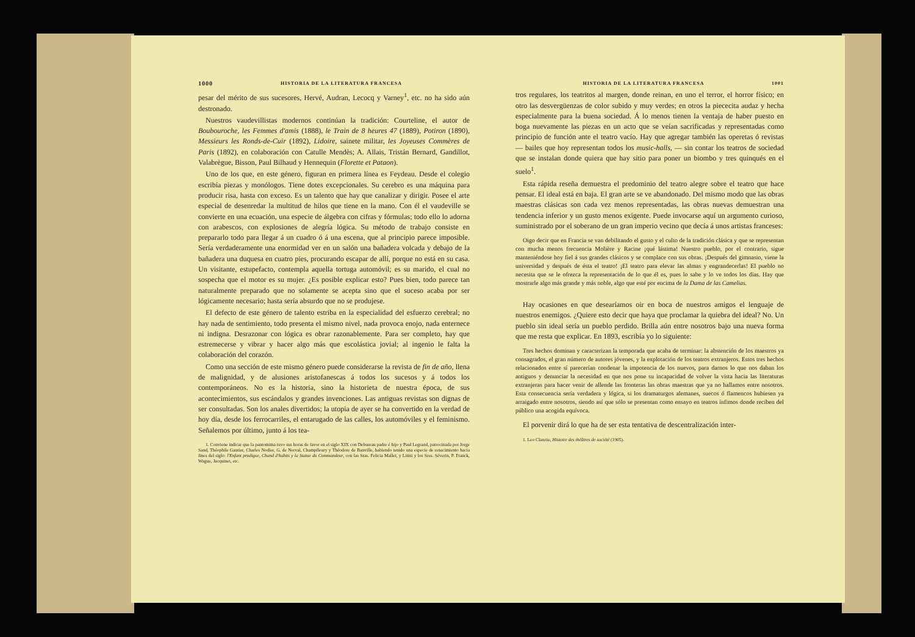1000 HISTORIA DE LA LITERATURA FRANCESA
pesar del mérito de sus sucesores, Hervé, Audran, Lecocq y Varney<sup>1</sup>, etc. no ha sido aún destronado.
Nuestros vaudevillistas modernos continúan la tradición: Courteline, el autor de Boubouroche, les Femmes d'amis (1888), le Train de 8 heures 47 (1889), Potiron (1890), Messieurs les Ronds-de-Cuir (1892), Lidoire, sainete militar, les Joyeuses Commères de Paris (1892), en colaboración con Catulle Mendès; A. Allais, Tristán Bernard, Gandillot, Valabrègue, Bisson, Paul Bilhaud y Hennequin (Florette et Pataon).
Uno de los que, en este género, figuran en primera línea es Feydeau. Desde el colegio escribía piezas y monólogos. Tiene dotes excepcionales. Su cerebro es una máquina para producir risa, hasta con exceso. Es un talento que hay que canalizar y dirigir. Posee el arte especial de desenredar la multitud de hilos que tiene en la mano. Con él el vaudeville se convierte en una ecuación, una especie de álgebra con cifras y fórmulas; todo ello lo adorna con arabescos, con explosiones de alegría lógica. Su método de trabajo consiste en prepararlo todo para llegar á un cuadro ó á una escena, que al principio parece imposible. Sería verdaderamente una enormidad ver en un salón una bañadera volcada y debajo de la bañadera una duquesa en cuatro pies, procurando escapar de allí, porque no está en su casa. Un visitante, estupefacto, contempla aquella tortuga automóvil; es su marido, el cual no sospecha que el motor es su mujer. ¿Es posible explicar esto? Pues bien, todo parece tan naturalmente preparado que no solamente se acepta sino que el suceso acaba por ser lógicamente necesario; hasta sería absurdo que no se produjese.
El defecto de este género de talento estriba en la especialidad del esfuerzo cerebral; no hay nada de sentimiento, todo presenta el mismo nivel, nada provoca enojo, nada enternece ni indigna. Desrazonar con lógica es obrar razonablemente. Para ser completo, hay que estremecerse y vibrar y hacer algo más que escolástica jovial; al ingenio le falta la colaboración del corazón.
Como una sección de este mismo género puede considerarse la revista de fin de año, llena de malignidad, y de alusiones aristofanescas á todos los sucesos y á todos los contemporáneos. No es la historia, sino la historieta de nuestra época, de sus acontecimientos, sus escándalos y grandes invenciones. Las antiguas revistas son dignas de ser consultadas. Son los anales divertidos; la utopia de ayer se ha convertido en la verdad de hoy día, desde los ferrocarriles, el entarugado de las calles, los automóviles y el feminismo. Señalemos por último, junto á los tea-
1. Conviene indicar que la pantomima tuvo sus horas de favor en el siglo XIX con Debureau padre é hijo y Paul Legrand, patrocinada por Jorge Sand, Théophile Gautier, Charles Nodier, G. de Nerval, Champfleury y Théodore de Banville, habiendo tenido una especie de renacimiento hacia fines del siglo: l'Enfant prodigue, Chand d'habits y la Statue du Commandeur, con las Sras. Felicia Mallet, y Litini y los Sres. Séverin, P. Franck, Wague, Jacquinet, etc.
HISTORIA DE LA LITERATURA FRANCESA 1001
tros regulares, los teatritos al margen, donde reinan, en uno el terror, el horror físico; en otro las desvergüenzas de color subido y muy verdes; en otros la piececita audaz y hecha especialmente para la buena sociedad. Á lo menos tienen la ventaja de haber puesto en boga nuevamente las piezas en un acto que se veían sacrificadas y representadas como principio de función ante el teatro vacío. Hay que agregar también las operetas ó revistas — bailes que hoy representan todos los music-halls, — sin contar los teatros de sociedad que se instalan donde quiera que hay sitio para poner un biombo y tres quinqués en el suelo<sup>1</sup>.
Esta rápida reseña demuestra el predominio del teatro alegre sobre el teatro que hace pensar. El ideal está en baja. El gran arte se ve abandonado. Del mismo modo que las obras maestras clásicas son cada vez menos representadas, las obras nuevas demuestran una tendencia inferior y un gusto menos exigente. Puede invocarse aquí un argumento curioso, suministrado por el soberano de un gran imperio vecino que decía á unos artistas franceses:
Oigo decir que en Francia se van debilitando el gusto y el culto de la tradición clásica y que se representan con mucha menos frecuencia Molière y Racine ¡qué lástima! Nuestro pueblo, por el contrario, sigue manteniéndose hoy fiel á sus grandes clásicos y se complace con sus obras. ¡Después del gimnasio, viene la universidad y después de ésta el teatro! ¡El teatro para elevar las almas y engrandecerlas! El pueblo no necesita que se le ofrezca la representación de lo que él es, pues lo sabe y lo ve todos los días. Hay que mostrarle algo más grande y más noble, algo que esté por encima de la Dama de las Camelias.
Hay ocasiones en que desearíamos oir en boca de nuestros amigos el lenguaje de nuestros enemigos. ¿Quiere esto decir que haya que proclamar la quiebra del ideal? No. Un pueblo sin ideal sería un pueblo perdido. Brilla aún entre nosotros bajo una nueva forma que me resta que explicar. En 1893, escribía yo lo siguiente:
Tres hechos dominan y caracterizan la temporada que acaba de terminar: la abstención de los maestros ya consagrados, el gran número de autores jóvenes, y la explotación de los teatros extranjeros. Estos tres hechos relacionados entre sí parecerían condenar la impotencia de los nuevos, para darnos lo que nos daban los antiguos y denunciar la necesidad en que nos pone su incapacidad de volver la vista hacia las literaturas extranjeras para hacer venir de allende las fronteras las obras maestras que ya no hallamos entre nosotros. Esta consecuencia sería verdadera y lógica, si los dramaturgos alemanes, suecos ó flamencos hubiesen ya arraigado entre nosotros, siendo así que sólo se presentan como ensayo en teatros ínfimos donde reciben del público una acogida equívoca.
El porvenir dirá lo que ha de ser esta tentativa de descentralización inter-
1. Leo Claretie, Histoire des théâtres de société (1905).